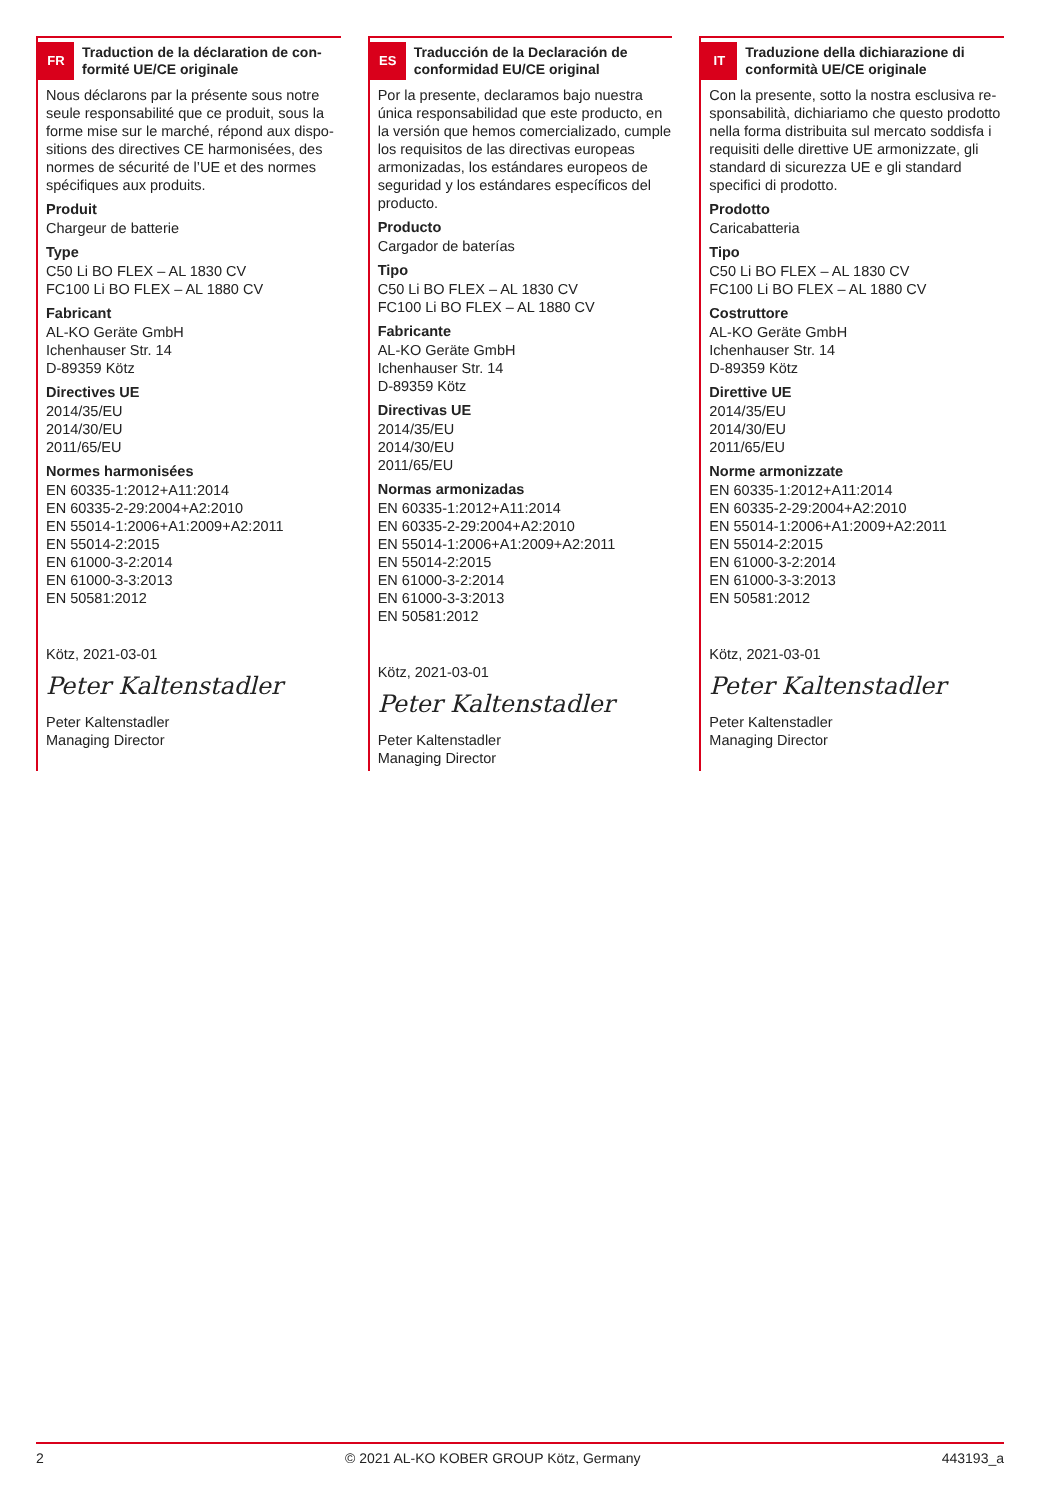FR
Traduction de la déclaration de con­formité UE/CE originale
Nous déclarons par la présente sous notre seule responsabilité que ce produit, sous la forme mise sur le marché, répond aux dispo­sitions des directives CE harmonisées, des normes de sécurité de l’UE et des normes spécifiques aux produits.
Produit
Chargeur de batterie
Type
C50 Li BO FLEX – AL 1830 CV
FC100 Li BO FLEX – AL 1880 CV
Fabricant
AL-KO Geräte GmbH
Ichenhauser Str. 14
D-89359 Kötz
Directives UE
2014/35/EU
2014/30/EU
2011/65/EU
Normes harmonisées
EN 60335-1:2012+A11:2014
EN 60335-2-29:2004+A2:2010
EN 55014-1:2006+A1:2009+A2:2011
EN 55014-2:2015
EN 61000-3-2:2014
EN 61000-3-3:2013
EN 50581:2012
Kötz, 2021-03-01
Peter Kaltenstadler
Peter Kaltenstadler
Managing Director
ES
Traducción de la Declaración de conformidad EU/CE original
Por la presente, declaramos bajo nuestra única responsabilidad que este producto, en la versión que hemos comercializado, cum­ple los requisitos de las directivas europeas armonizadas, los estándares europeos de seguridad y los estándares específicos del producto.
Producto
Cargador de baterías
Tipo
C50 Li BO FLEX – AL 1830 CV
FC100 Li BO FLEX – AL 1880 CV
Fabricante
AL-KO Geräte GmbH
Ichenhauser Str. 14
D-89359 Kötz
Directivas UE
2014/35/EU
2014/30/EU
2011/65/EU
Normas armonizadas
EN 60335-1:2012+A11:2014
EN 60335-2-29:2004+A2:2010
EN 55014-1:2006+A1:2009+A2:2011
EN 55014-2:2015
EN 61000-3-2:2014
EN 61000-3-3:2013
EN 50581:2012
Kötz, 2021-03-01
Peter Kaltenstadler
Peter Kaltenstadler
Managing Director
IT
Traduzione della dichiarazione di conformità UE/CE originale
Con la presente, sotto la nostra esclusiva re­sponsabilità, dichiariamo che questo prodot­to nella forma distribuita sul mercato soddi­sfa i requisiti delle direttive UE armonizzate, gli standard di sicurezza UE e gli standard specifici di prodotto.
Prodotto
Caricabatteria
Tipo
C50 Li BO FLEX – AL 1830 CV
FC100 Li BO FLEX – AL 1880 CV
Costruttore
AL-KO Geräte GmbH
Ichenhauser Str. 14
D-89359 Kötz
Direttive UE
2014/35/EU
2014/30/EU
2011/65/EU
Norme armonizzate
EN 60335-1:2012+A11:2014
EN 60335-2-29:2004+A2:2010
EN 55014-1:2006+A1:2009+A2:2011
EN 55014-2:2015
EN 61000-3-2:2014
EN 61000-3-3:2013
EN 50581:2012
Kötz, 2021-03-01
Peter Kaltenstadler
Peter Kaltenstadler
Managing Director
2 © 2021 AL-KO KOBER GROUP Kötz, Germany 443193_a